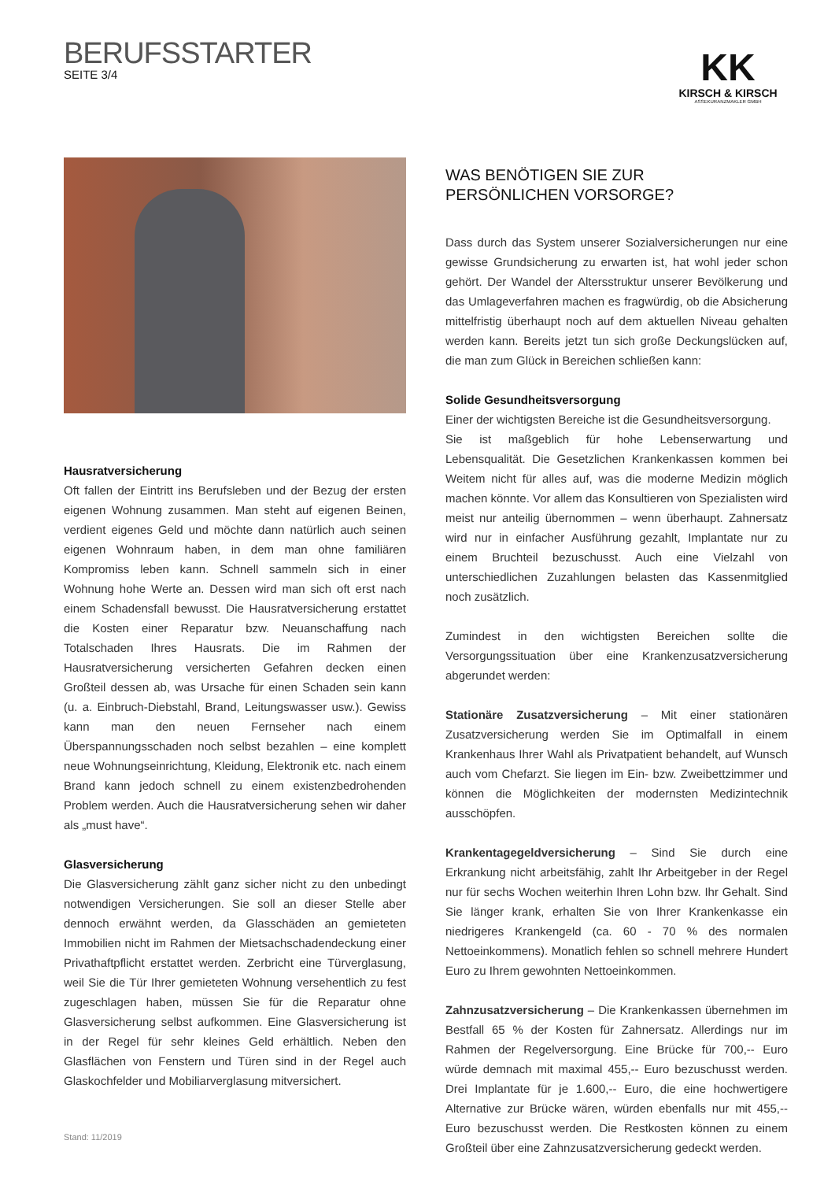BERUFSSTARTER
SEITE 3/4
KK
KIRSCH & KIRSCH
ASSEKURANZMAKLER GMBH
Hausratversicherung
Oft fallen der Eintritt ins Berufsleben und der Bezug der ersten eigenen Wohnung zusammen. Man steht auf eigenen Beinen, verdient eigenes Geld und möchte dann natürlich auch seinen eigenen Wohnraum haben, in dem man ohne familiären Kompromiss leben kann. Schnell sammeln sich in einer Wohnung hohe Werte an. Dessen wird man sich oft erst nach einem Schadensfall bewusst. Die Hausratversicherung erstattet die Kosten einer Reparatur bzw. Neuanschaffung nach Totalschaden Ihres Hausrats. Die im Rahmen der Hausratversicherung versicherten Gefahren decken einen Großteil dessen ab, was Ursache für einen Schaden sein kann (u. a. Einbruch-Diebstahl, Brand, Leitungswasser usw.). Gewiss kann man den neuen Fernseher nach einem Überspannungsschaden noch selbst bezahlen – eine komplett neue Wohnungseinrichtung, Kleidung, Elektronik etc. nach einem Brand kann jedoch schnell zu einem existenzbedrohenden Problem werden. Auch die Hausratversicherung sehen wir daher als „must have“.
Glasversicherung
Die Glasversicherung zählt ganz sicher nicht zu den unbedingt notwendigen Versicherungen. Sie soll an dieser Stelle aber dennoch erwähnt werden, da Glasschäden an gemieteten Immobilien nicht im Rahmen der Mietsachschadendeckung einer Privathaftpflicht erstattet werden. Zerbricht eine Türverglasung, weil Sie die Tür Ihrer gemieteten Wohnung versehentlich zu fest zugeschlagen haben, müssen Sie für die Reparatur ohne Glasversicherung selbst aufkommen. Eine Glasversicherung ist in der Regel für sehr kleines Geld erhältlich. Neben den Glasflächen von Fenstern und Türen sind in der Regel auch Glaskochfelder und Mobiliarverglasung mitversichert.
WAS BENÖTIGEN SIE ZUR
PERSÖNLICHEN VORSORGE?
Dass durch das System unserer Sozialversicherungen nur eine gewisse Grundsicherung zu erwarten ist, hat wohl jeder schon gehört. Der Wandel der Altersstruktur unserer Bevölkerung und das Umlageverfahren machen es fragwürdig, ob die Absicherung mittelfristig überhaupt noch auf dem aktuellen Niveau gehalten werden kann. Bereits jetzt tun sich große Deckungslücken auf, die man zum Glück in Bereichen schließen kann:
Solide Gesundheitsversorgung
Einer der wichtigsten Bereiche ist die Gesundheitsversorgung.
Sie ist maßgeblich für hohe Lebenserwartung und Lebensqualität. Die Gesetzlichen Krankenkassen kommen bei Weitem nicht für alles auf, was die moderne Medizin möglich machen könnte. Vor allem das Konsultieren von Spezialisten wird meist nur anteilig übernommen – wenn überhaupt. Zahnersatz wird nur in einfacher Ausführung gezahlt, Implantate nur zu einem Bruchteil bezuschusst. Auch eine Vielzahl von unterschiedlichen Zuzahlungen belasten das Kassenmitglied noch zusätzlich.
Zumindest in den wichtigsten Bereichen sollte die Versorgungssituation über eine Krankenzusatzversicherung abgerundet werden:
Stationäre Zusatzversicherung – Mit einer stationären Zusatzversicherung werden Sie im Optimalfall in einem Krankenhaus Ihrer Wahl als Privatpatient behandelt, auf Wunsch auch vom Chefarzt. Sie liegen im Ein- bzw. Zweibettzimmer und können die Möglichkeiten der modernsten Medizintechnik ausschöpfen.
Krankentagegeldversicherung – Sind Sie durch eine Erkrankung nicht arbeitsfähig, zahlt Ihr Arbeitgeber in der Regel nur für sechs Wochen weiterhin Ihren Lohn bzw. Ihr Gehalt. Sind Sie länger krank, erhalten Sie von Ihrer Krankenkasse ein niedrigeres Krankengeld (ca. 60 - 70 % des normalen Nettoeinkommens). Monatlich fehlen so schnell mehrere Hundert Euro zu Ihrem gewohnten Nettoeinkommen.
Zahnzusatzversicherung – Die Krankenkassen übernehmen im Bestfall 65 % der Kosten für Zahnersatz. Allerdings nur im Rahmen der Regelversorgung. Eine Brücke für 700,-- Euro würde demnach mit maximal 455,-- Euro bezuschusst werden. Drei Implantate für je 1.600,-- Euro, die eine hochwertigere Alternative zur Brücke wären, würden ebenfalls nur mit 455,-- Euro bezuschusst werden. Die Restkosten können zu einem Großteil über eine Zahnzusatzversicherung gedeckt werden.
Stand: 11/2019